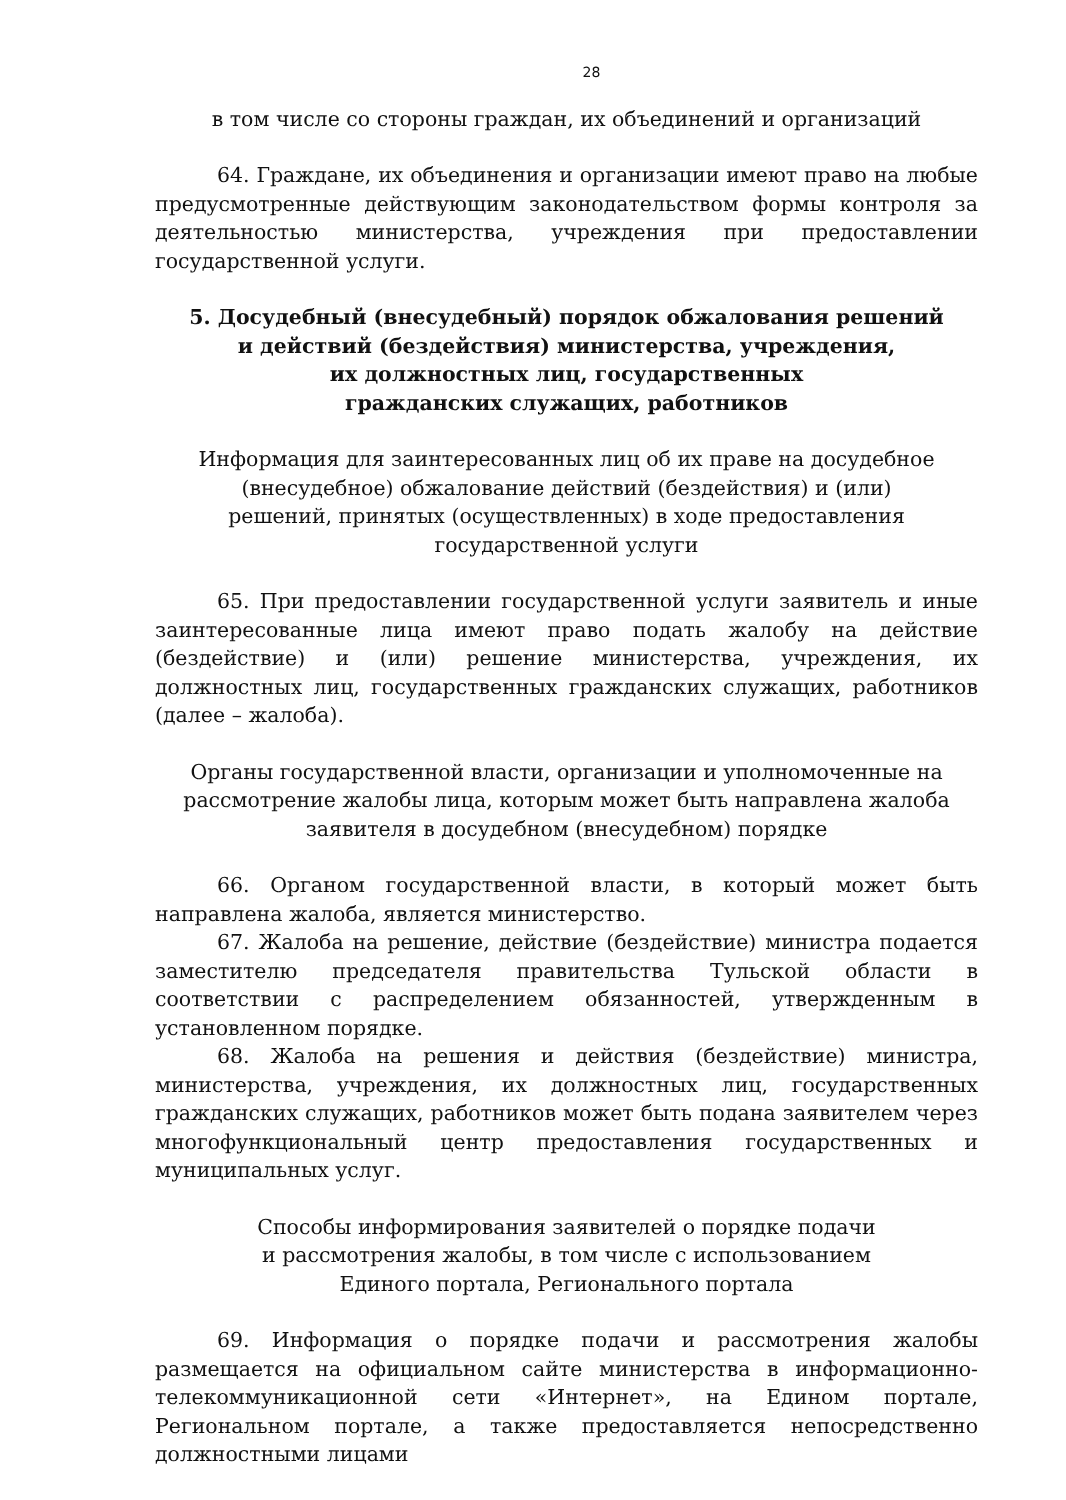28
в том числе со стороны граждан, их объединений и организаций
64. Граждане, их объединения и организации имеют право на любые предусмотренные действующим законодательством формы контроля за деятельностью министерства, учреждения при предоставлении государственной услуги.
5. Досудебный (внесудебный) порядок обжалования решений
и действий (бездействия) министерства, учреждения,
их должностных лиц, государственных
гражданских служащих, работников
Информация для заинтересованных лиц об их праве на досудебное
(внесудебное) обжалование действий (бездействия) и (или)
решений, принятых (осуществленных) в ходе предоставления
государственной услуги
65. При предоставлении государственной услуги заявитель и иные заинтересованные лица имеют право подать жалобу на действие (бездействие) и (или) решение министерства, учреждения, их должностных лиц, государственных гражданских служащих, работников (далее – жалоба).
Органы государственной власти, организации и уполномоченные на
рассмотрение жалобы лица, которым может быть направлена жалоба
заявителя в досудебном (внесудебном) порядке
66. Органом государственной власти, в который может быть направлена жалоба, является министерство.
67. Жалоба на решение, действие (бездействие) министра подается заместителю председателя правительства Тульской области в соответствии с распределением обязанностей, утвержденным в установленном порядке.
68. Жалоба на решения и действия (бездействие) министра, министерства, учреждения, их должностных лиц, государственных гражданских служащих, работников может быть подана заявителем через многофункциональный центр предоставления государственных и муниципальных услуг.
Способы информирования заявителей о порядке подачи
и рассмотрения жалобы, в том числе с использованием
Единого портала, Регионального портала
69. Информация о порядке подачи и рассмотрения жалобы размещается на официальном сайте министерства в информационно-телекоммуникационной сети «Интернет», на Едином портале, Региональном портале, а также предоставляется непосредственно должностными лицами